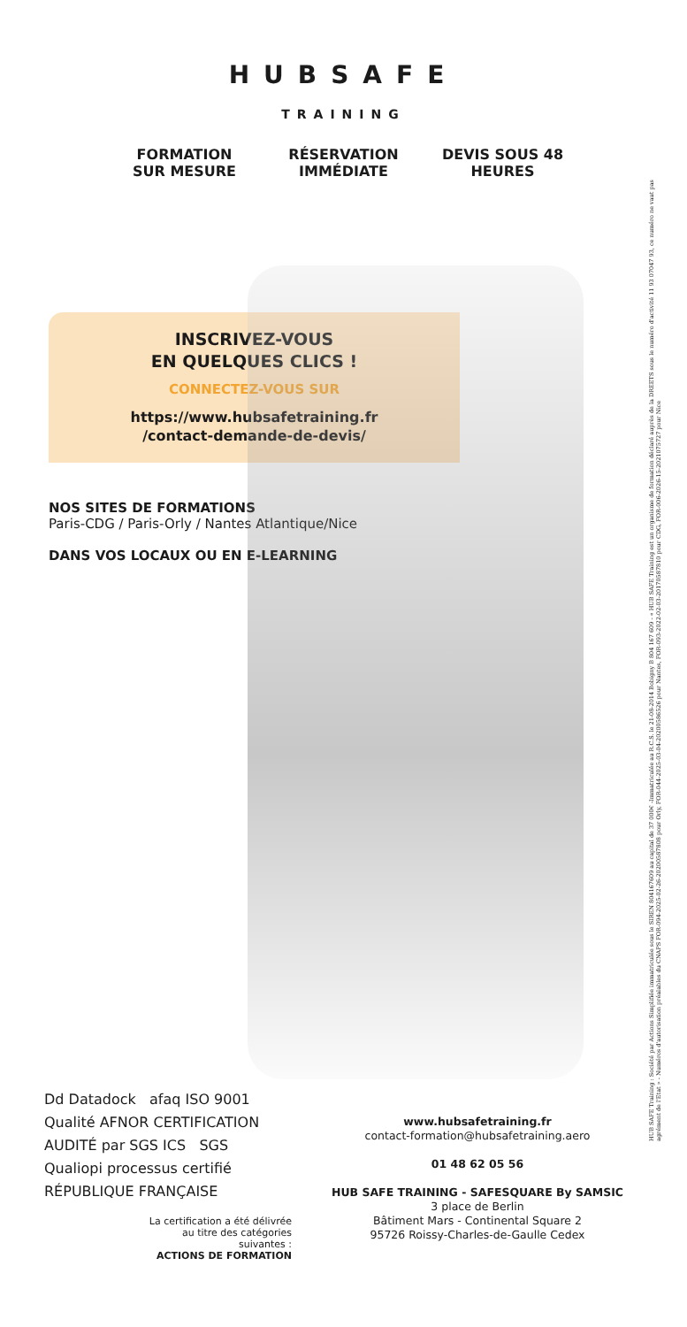HUBSAFE
TRAINING
FORMATION SUR MESURE
RÉSERVATION IMMÉDIATE
DEVIS SOUS 48 HEURES
INSCRIVEZ-VOUS
EN QUELQUES CLICS !
CONNECTEZ-VOUS SUR
https://www.hubsafetraining.fr
/contact-demande-de-devis/
NOS SITES DE FORMATIONS
Paris-CDG / Paris-Orly / Nantes Atlantique/Nice
DANS VOS LOCAUX OU EN E-LEARNING
Dd Datadock afaq ISO 9001 Qualité AFNOR CERTIFICATION
AUDITÉ par SGS ICS SGS Qualiopi processus certifié
RÉPUBLIQUE FRANÇAISE
La certification a été délivrée
au titre des catégories
suivantes :
ACTIONS DE FORMATION
www.hubsafetraining.fr
contact-formation@hubsafetraining.aero
01 48 62 05 56
HUB SAFE TRAINING - SAFESQUARE By SAMSIC
3 place de Berlin
Bâtiment Mars - Continental Square 2
95726 Roissy-Charles-de-Gaulle Cedex
HUB SAFE Training : Société par Actions Simplifiée immatriculée sous le SIREN 804167609 au capital de 37 000€ -Immatriculée au R.C.S. le 21-08-2014 Bobigny B 804 167 609 - « HUB SAFE Training est un organisme de formation déclaré auprès de la DREETS sous le numéro d'activité 11 93 07047 93, ce numéro ne vaut pas agrément de l'Etat » - Numéros d'autorisation préalables du CNAPS FOR-094-2025-02-26-20200587808 pour Orly, FOR-044-2025-03-04-20200586526 pour Nantes, FOR-093-2022-02-03-20170587810 pour CDG, FOR-006-2026-15-2021075727 pour Nice